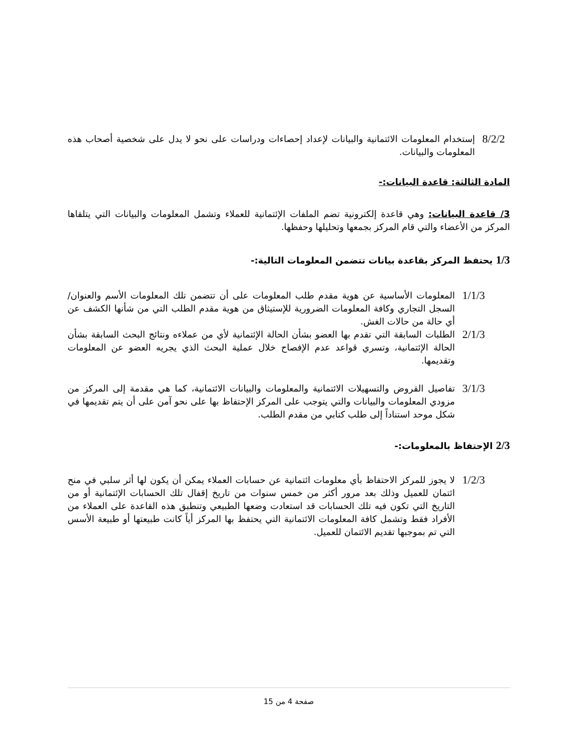8/2/2 إستخدام المعلومات الائتمانية والبيانات لإعداد إحصاءات ودراسات على نحو لا يدل على شخصية أصحاب هذه المعلومات والبيانات.
المادة الثالثة: قاعدة البيانات:-
3/ قاعدة البيانات: وهي قاعدة إلكترونية تضم الملفات الإئتمانية للعملاء وتشمل المعلومات والبيانات التي يتلقاها المركز من الأعضاء والتي قام المركز بجمعها وتحليلها وحفظها.
1/3 يحتفظ المركز بقاعدة بيانات تتضمن المعلومات التالية:-
1/1/3 المعلومات الأساسية عن هوية مقدم طلب المعلومات على أن تتضمن تلك المعلومات الأسم والعنوان/ السجل التجاري وكافة المعلومات الضرورية للإستيثاق من هوية مقدم الطلب التي من شأنها الكشف عن أي حالة من حالات الغش.
2/1/3 الطلبات السابقة التي تقدم بها العضو بشأن الحالة الإئتمانية لأي من عملاءه ونتائج البحث السابقة بشأن الحالة الإئتمانية، وتسري قواعد عدم الإفصاح خلال عملية البحث الذي يجريه العضو عن المعلومات وتقديمها.
3/1/3 تفاصيل القروض والتسهيلات الائتمانية والمعلومات والبيانات الائتمانية، كما هي مقدمة إلى المركز من مزودي المعلومات والبيانات والتي يتوجب على المركز الإحتفاظ بها على نحو آمن على أن يتم تقديمها في شكل موحد استناداً إلى طلب كتابي من مقدم الطلب.
2/3 الإحتفاظ بالمعلومات:-
1/2/3 لا يجوز للمركز الاحتفاظ بأي معلومات ائتمانية عن حسابات العملاء يمكن أن يكون لها أثر سلبي في منح ائتمان للعميل وذلك بعد مرور أكثر من خمس سنوات من تاريخ إقفال تلك الحسابات الإئتمانية أو من التاريخ التي تكون فيه تلك الحسابات قد استعادت وضعها الطبيعي وتنطبق هذه القاعدة على العملاء من الأفراد فقط وتشمل كافة المعلومات الائتمانية التي يحتفظ بها المركز أياً كانت طبيعتها أو طبيعة الأسس التي تم بموجبها تقديم الائتمان للعميل.
صفحة 4 من 15